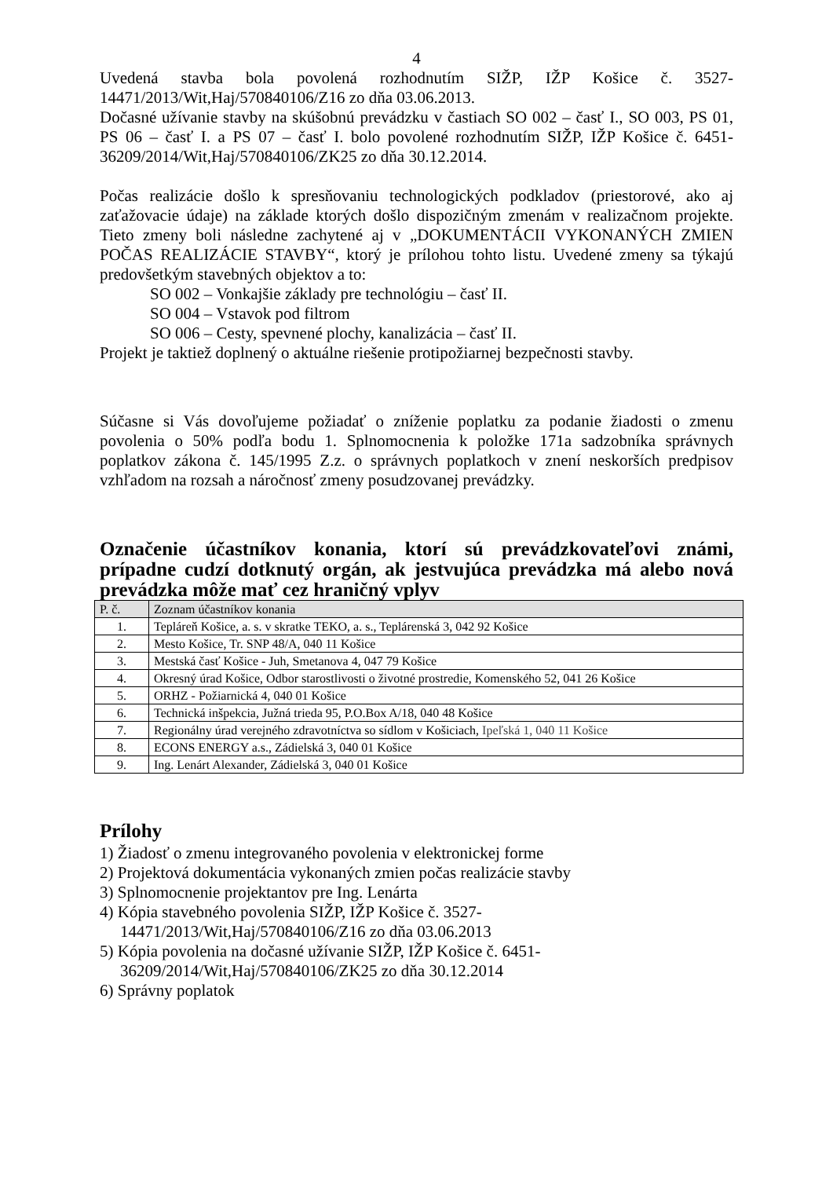4
Uvedená stavba bola povolená rozhodnutím SIŽP, IŽP Košice č. 3527-14471/2013/Wit,Haj/570840106/Z16 zo dňa 03.06.2013.
Dočasné užívanie stavby na skúšobnú prevádzku v častiach SO 002 – časť I., SO 003, PS 01, PS 06 – časť I. a PS 07 – časť I. bolo povolené rozhodnutím SIŽP, IŽP Košice č. 6451-36209/2014/Wit,Haj/570840106/ZK25 zo dňa 30.12.2014.
Počas realizácie došlo k spresňovaniu technologických podkladov (priestorové, ako aj zaťažovacie údaje) na základe ktorých došlo dispozičným zmenám v realizačnom projekte. Tieto zmeny boli následne zachytené aj v „DOKUMENTÁCII VYKONANÝCH ZMIEN POČAS REALIZÁCIE STAVBY“, ktorý je prílohou tohto listu. Uvedené zmeny sa týkajú predovšetkým stavebných objektov a to:
SO 002 – Vonkajšie základy pre technológiu – časť II.
SO 004 – Vstavok pod filtrom
SO 006 – Cesty, spevnené plochy, kanalizácia – časť II.
Projekt je taktiež doplnený o aktuálne riešenie protipožiarnej bezpečnosti stavby.
Súčasne si Vás dovoľujeme požiadať o zníženie poplatku za podanie žiadosti o zmenu povolenia o 50% podľa bodu 1. Splnomocnenia k položke 171a sadzobníka správnych poplatkov zákona č. 145/1995 Z.z. o správnych poplatkoch v znení neskorších predpisov vzhľadom na rozsah a náročnosť zmeny posudzovanej prevádzky.
Označenie účastníkov konania, ktorí sú prevádzkovateľovi známi, prípadne cudzí dotknutý orgán, ak jestvujúca prevádzka má alebo nová prevádzka môže mať cez hraničný vplyv
| P. č. | Zoznam účastníkov konania |
| --- | --- |
| 1. | Tepláreň Košice, a. s. v skratke TEKO, a. s., Teplárenská 3, 042 92 Košice |
| 2. | Mesto Košice, Tr. SNP 48/A, 040 11 Košice |
| 3. | Mestská časť Košice - Juh, Smetanova 4, 047 79 Košice |
| 4. | Okresný úrad Košice, Odbor starostlivosti o životné prostredie, Komenského 52, 041 26 Košice |
| 5. | ORHZ - Požiarnická 4, 040 01 Košice |
| 6. | Technická inšpekcia, Južná trieda 95, P.O.Box A/18, 040 48 Košice |
| 7. | Regionálny úrad verejného zdravotníctva so sídlom v Košiciach, Ipeľská 1, 040 11 Košice |
| 8. | ECONS ENERGY a.s., Zádielská 3, 040 01 Košice |
| 9. | Ing. Lenárt Alexander, Zádielská 3, 040 01 Košice |
Prílohy
1) Žiadosť o zmenu integrovaného povolenia v elektronickej forme
2) Projektová dokumentácia vykonaných zmien počas realizácie stavby
3) Splnomocnenie projektantov pre Ing. Lenárta
4) Kópia stavebného povolenia SIŽP, IŽP Košice č. 3527-
14471/2013/Wit,Haj/570840106/Z16 zo dňa 03.06.2013
5) Kópia povolenia na dočasné užívanie SIŽP, IŽP Košice č. 6451-
36209/2014/Wit,Haj/570840106/ZK25 zo dňa 30.12.2014
6) Správny poplatok